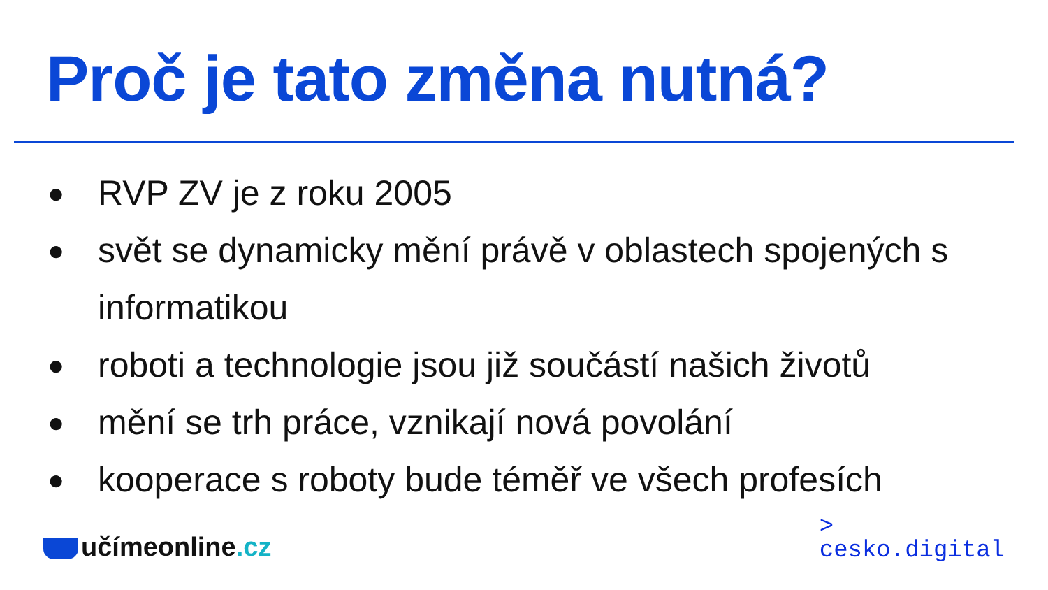Proč je tato změna nutná?
● RVP ZV je z roku 2005
● svět se dynamicky mění právě v oblastech spojených s informatikou
● roboti a technologie jsou již součástí našich životů
● mění se trh práce, vznikají nová povolání
● kooperace s roboty bude téměř ve všech profesích
učímeonline.cz
>
cesko.digital